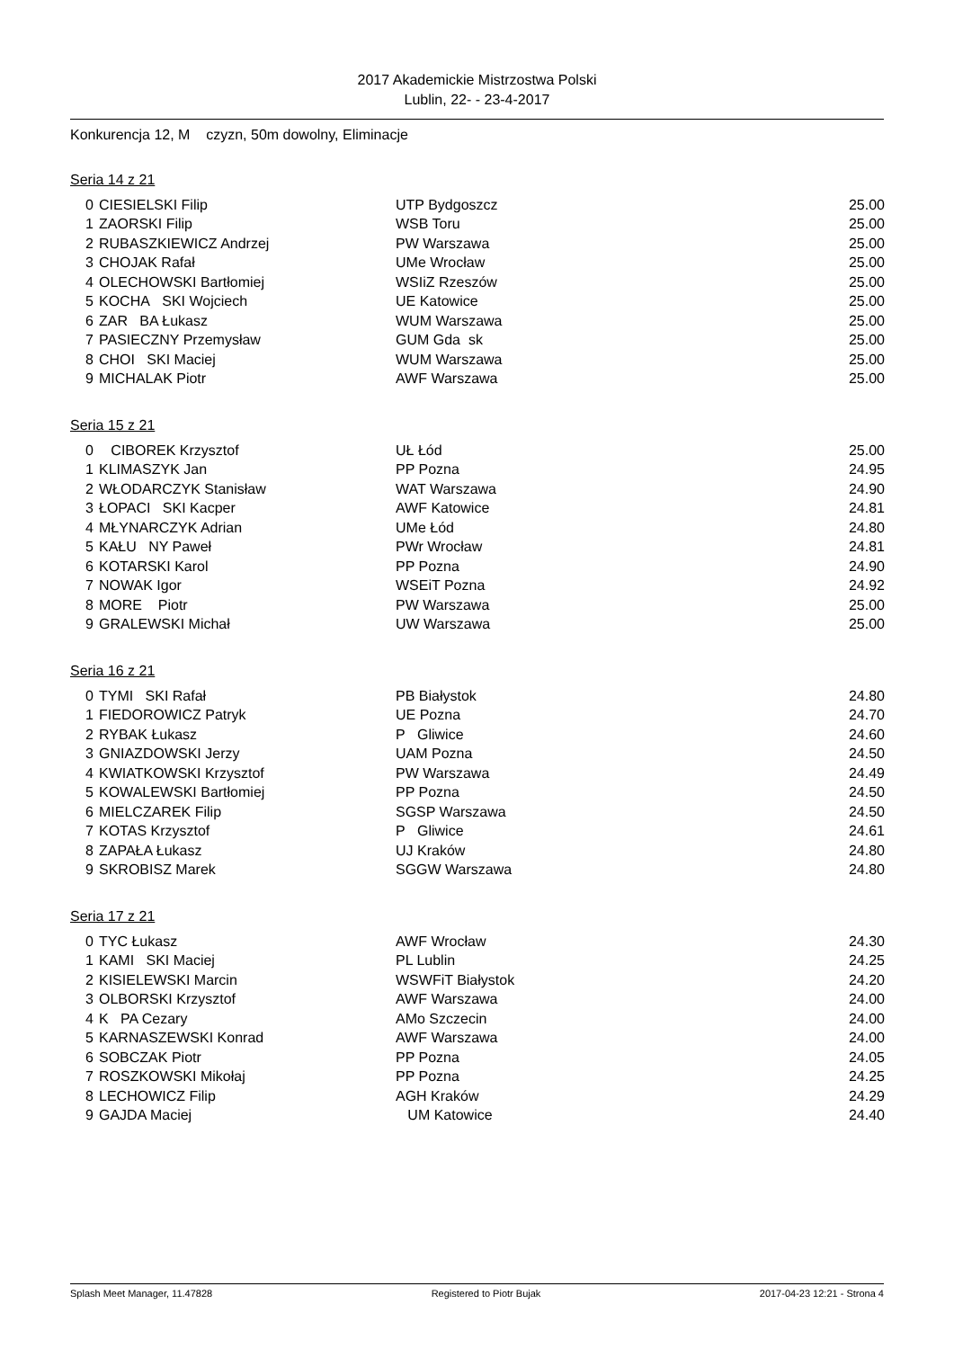2017 Akademickie Mistrzostwa Polski
Lublin, 22- - 23-4-2017
Konkurencja 12, M czyzn, 50m dowolny, Eliminacje
Seria 14 z 21
| 0 | CIESIELSKI Filip | UTP Bydgoszcz | 25.00 |
| 1 | ZAORSKI Filip | WSB Toru | 25.00 |
| 2 | RUBASZKIEWICZ Andrzej | PW Warszawa | 25.00 |
| 3 | CHOJAK Rafał | UMe Wrocław | 25.00 |
| 4 | OLECHOWSKI Bartłomiej | WSIiZ Rzeszów | 25.00 |
| 5 | KOCHA SKI Wojciech | UE Katowice | 25.00 |
| 6 | ZAR BA Łukasz | WUM Warszawa | 25.00 |
| 7 | PASIECZNY Przemysław | GUM Gda sk | 25.00 |
| 8 | CHOI SKI Maciej | WUM Warszawa | 25.00 |
| 9 | MICHALAK Piotr | AWF Warszawa | 25.00 |
Seria 15 z 21
| 0 | CIBOREK Krzysztof | UŁ Łód | 25.00 |
| 1 | KLIMASZYK Jan | PP Pozna | 24.95 |
| 2 | WŁODARCZYK Stanisław | WAT Warszawa | 24.90 |
| 3 | ŁOPACI SKI Kacper | AWF Katowice | 24.81 |
| 4 | MŁYNARCZYK Adrian | UMe Łód | 24.80 |
| 5 | KAŁU NY Paweł | PWr Wrocław | 24.81 |
| 6 | KOTARSKI Karol | PP Pozna | 24.90 |
| 7 | NOWAK Igor | WSEiT Pozna | 24.92 |
| 8 | MORE Piotr | PW Warszawa | 25.00 |
| 9 | GRALEWSKI Michał | UW Warszawa | 25.00 |
Seria 16 z 21
| 0 | TYMI SKI Rafał | PB Białystok | 24.80 |
| 1 | FIEDOROWICZ Patryk | UE Pozna | 24.70 |
| 2 | RYBAK Łukasz | P Gliwice | 24.60 |
| 3 | GNIAZDOWSKI Jerzy | UAM Pozna | 24.50 |
| 4 | KWIATKOWSKI Krzysztof | PW Warszawa | 24.49 |
| 5 | KOWALEWSKI Bartłomiej | PP Pozna | 24.50 |
| 6 | MIELCZAREK Filip | SGSP Warszawa | 24.50 |
| 7 | KOTAS Krzysztof | P Gliwice | 24.61 |
| 8 | ZAPAŁA Łukasz | UJ Kraków | 24.80 |
| 9 | SKROBISZ Marek | SGGW Warszawa | 24.80 |
Seria 17 z 21
| 0 | TYC Łukasz | AWF Wrocław | 24.30 |
| 1 | KAMI SKI Maciej | PL Lublin | 24.25 |
| 2 | KISIELEWSKI Marcin | WSWFiT Białystok | 24.20 |
| 3 | OLBORSKI Krzysztof | AWF Warszawa | 24.00 |
| 4 | K PA Cezary | AMo Szczecin | 24.00 |
| 5 | KARNASZEWSKI Konrad | AWF Warszawa | 24.00 |
| 6 | SOBCZAK Piotr | PP Pozna | 24.05 |
| 7 | ROSZKOWSKI Mikołaj | PP Pozna | 24.25 |
| 8 | LECHOWICZ Filip | AGH Kraków | 24.29 |
| 9 | GAJDA Maciej | UM Katowice | 24.40 |
Splash Meet Manager, 11.47828 Registered to Piotr Bujak 2017-04-23 12:21 - Strona 4